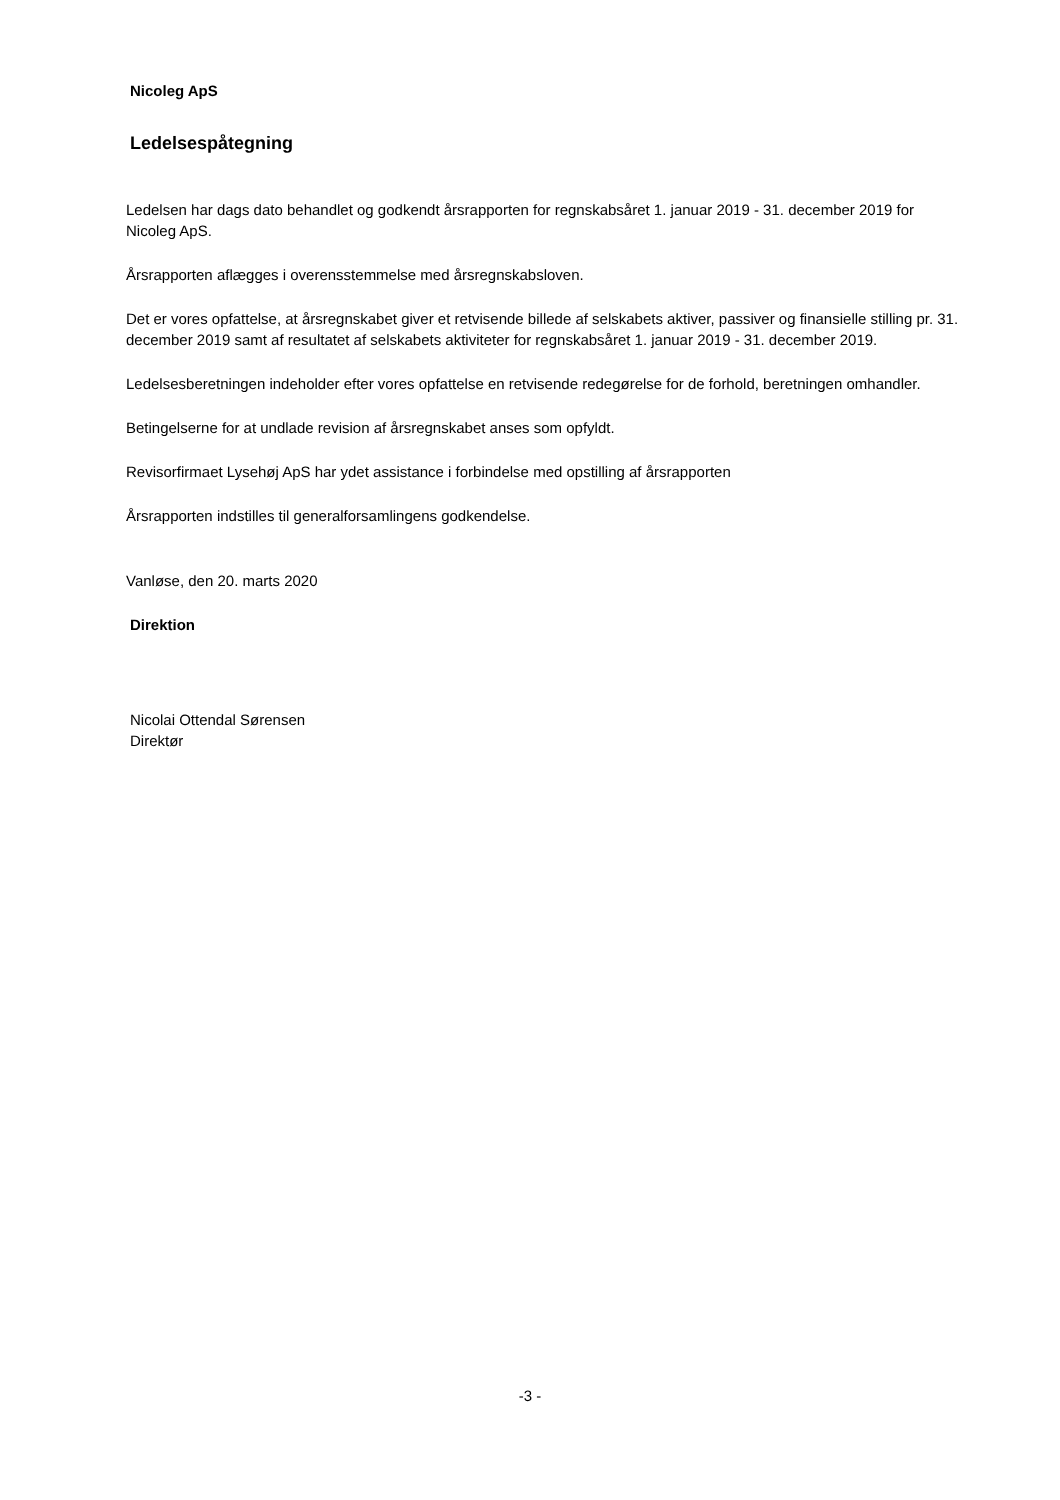Nicoleg ApS
Ledelsespåtegning
Ledelsen har dags dato behandlet og godkendt årsrapporten for regnskabsåret 1. januar 2019 - 31. december 2019 for Nicoleg ApS.
Årsrapporten aflægges i overensstemmelse med årsregnskabsloven.
Det er vores opfattelse, at årsregnskabet giver et retvisende billede af selskabets aktiver, passiver og finansielle stilling pr. 31. december 2019 samt af resultatet af selskabets aktiviteter for regnskabsåret 1. januar 2019 - 31. december 2019.
Ledelsesberetningen indeholder efter vores opfattelse en retvisende redegørelse for de forhold, beretningen omhandler.
Betingelserne for at undlade revision af årsregnskabet anses som opfyldt.
Revisorfirmaet Lysehøj ApS har ydet assistance i forbindelse med opstilling af årsrapporten
Årsrapporten indstilles til generalforsamlingens godkendelse.
Vanløse, den 20. marts 2020
Direktion
Nicolai Ottendal Sørensen
Direktør
-3 -